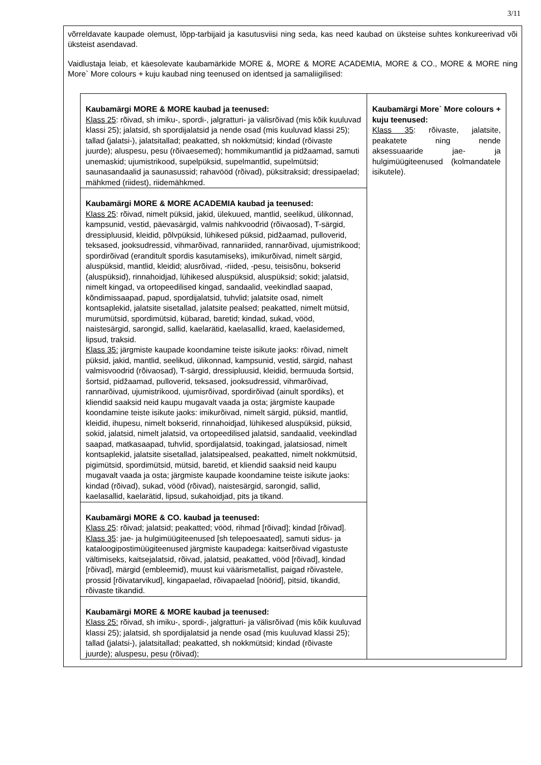3/11
võrreldavate kaupade olemust, lõpp-tarbijaid ja kasutusviisi ning seda, kas need kaubad on üksteise suhtes konkureerivad või üksteist asendavad.
Vaidlustaja leiab, et käesolevate kaubamärkide MORE &, MORE & MORE ACADEMIA, MORE & CO., MORE & MORE ning More` More colours + kuju kaubad ning teenused on identsed ja samaliigilised:
| Kaubamärgi MORE & MORE kaubad ja teenused: Klass 25 : rõivad, sh imiku-, spordi-, jalgratturi- ja välisrõivad (mis kõik kuuluvad klassi 25); jalatsid, sh spordijalatsid ja nende osad (mis kuuluvad klassi 25); tallad (jalatsi-), jalatsitallad; peakatted, sh nokkmütsid; kindad (rõivaste juurde); aluspesu, pesu (rõivaesemed); hommikumantlid ja pidžaamad, samuti unemaskid; ujumistrikood, supelpüksid, supelmantlid, supelmütsid; saunasandaalid ja saunasussid; rahavööd (rõivad), püksitraksid; dressipaelad; mähkmed (riidest), riidemähkmed. | Kaubamärgi More` More colours + kuju teenused: Klass 35 : rõivaste, jalatsite, peakatete ning nende aksessuaaride jae- ja hulgimüügiteenused (kolmandatele isikutele). |
| Kaubamärgi MORE & MORE ACADEMIA kaubad ja teenused: Klass 25 : rõivad, nimelt püksid, jakid, ülekuued, mantlid, seelikud, ülikonnad, kampsunid, vestid, päevasärgid, valmis nahkvoodrid (rõivaosad), T-särgid, dressipluusid, kleidid, põlvpüksid, lühikesed püksid, pidžaamad, pulloverid, teksased, jooksudressid, vihmarõivad, rannariided, rannarõivad, ujumistrikood; spordirõivad (eranditult spordis kasutamiseks), imikurõivad, nimelt särgid, aluspüksid, mantlid, kleidid; alusrõivad, -riided, -pesu, teisisõnu, bokserid (aluspüksid), rinnahoidjad, lühikesed aluspüksid, aluspüksid; sokid; jalatsid, nimelt kingad, va ortopeedilised kingad, sandaalid, veekindlad saapad, kõndimissaapad, papud, spordijalatsid, tuhvlid; jalatsite osad, nimelt kontsaplekid, jalatsite sisetallad, jalatsite pealsed; peakatted, nimelt mütsid, murumütsid, spordimütsid, kübarad, baretid; kindad, sukad, vööd, naistesärgid, sarongid, sallid, kaelarätid, kaelasallid, kraed, kaelasidemed, lipsud, traksid. Klass 35: järgmiste kaupade koondamine teiste isikute jaoks: rõivad, nimelt püksid, jakid, mantlid, seelikud, ülikonnad, kampsunid, vestid, särgid, nahast valmisvoodrid (rõivaosad), T-särgid, dressipluusid, kleidid, bermuuda šortsid, šortsid, pidžaamad, pulloverid, teksased, jooksudressid, vihmarõivad, rannarõivad, ujumistrikood, ujumisrõivad, spordirõivad (ainult spordiks), et kliendid saaksid neid kaupu mugavalt vaada ja osta; järgmiste kaupade koondamine teiste isikute jaoks: imikurõivad, nimelt särgid, püksid, mantlid, kleidid, ihupesu, nimelt bokserid, rinnahoidjad, lühikesed aluspüksid, püksid, sokid, jalatsid, nimelt jalatsid, va ortopeedilised jalatsid, sandaalid, veekindlad saapad, matkasaapad, tuhvlid, spordijalatsid, toakingad, jalatsiosad, nimelt kontsaplekid, jalatsite sisetallad, jalatsipealsed, peakatted, nimelt nokkmütsid, pigimütsid, spordimütsid, mütsid, baretid, et kliendid saaksid neid kaupu mugavalt vaada ja osta; järgmiste kaupade koondamine teiste isikute jaoks: kindad (rõivad), sukad, vööd (rõivad), naistesärgid, sarongid, sallid, kaelasallid, kaelarätid, lipsud, sukahoidjad, pits ja tikand. | |
| Kaubamärgi MORE & CO. kaubad ja teenused: Klass 25 : rõivad; jalatsid; peakatted; vööd, rihmad [rõivad]; kindad [rõivad]. Klass 35 : jae- ja hulgimüügiteenused [sh telepoesaated], samuti sidus- ja kataloogipostimüügiteenused järgmiste kaupadega: kaitserõivad vigastuste vältimiseks, kaitsejalatsid, rõivad, jalatsid, peakatted, vööd [rõivad], kindad [rõivad], märgid (embleemid), muust kui väärismetallist, paigad rõivastele, prossid [rõivatarvikud], kingapaelad, rõivapaelad [nöörid], pitsid, tikandid, rõivaste tikandid. | |
| Kaubamärgi MORE & MORE kaubad ja teenused: Klass 25: rõivad, sh imiku-, spordi-, jalgratturi- ja välisrõivad (mis kõik kuuluvad klassi 25); jalatsid, sh spordijalatsid ja nende osad (mis kuuluvad klassi 25); tallad (jalatsi-), jalatsitallad; peakatted, sh nokkmütsid; kindad (rõivaste juurde); aluspesu, pesu (rõivad); | |